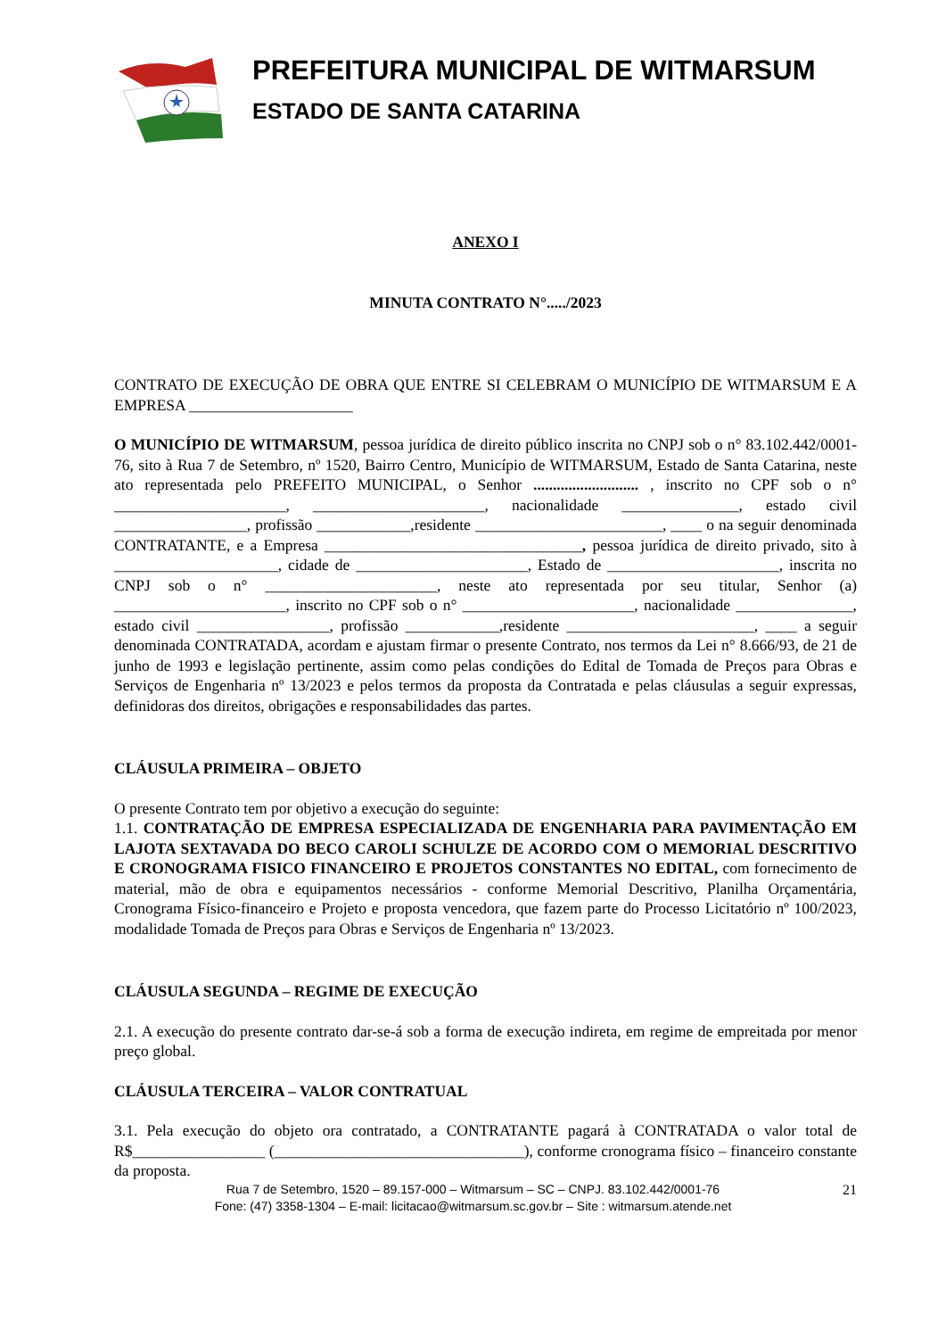PREFEITURA MUNICIPAL DE WITMARSUM
ESTADO DE SANTA CATARINA
ANEXO I
MINUTA CONTRATO N°...../2023
CONTRATO DE EXECUÇÃO DE OBRA QUE ENTRE SI CELEBRAM O MUNICÍPIO DE WITMARSUM E A EMPRESA _____________________
O MUNICÍPIO DE WITMARSUM, pessoa jurídica de direito público inscrita no CNPJ sob o n° 83.102.442/0001-76, sito à Rua 7 de Setembro, nº 1520, Bairro Centro, Município de WITMARSUM, Estado de Santa Catarina, neste ato representada pelo PREFEITO MUNICIPAL, o Senhor ........................... , inscrito no CPF sob o n° ______________________, ______________________, nacionalidade _______________, estado civil _________________, profissão ____________,residente ________________________, ____ o na seguir denominada CONTRATANTE, e a Empresa _________________________________, pessoa jurídica de direito privado, sito à _____________________, cidade de ______________________, Estado de ______________________, inscrita no CNPJ sob o n° ______________________, neste ato representada por seu titular, Senhor (a) ______________________, inscrito no CPF sob o n° ______________________, nacionalidade _______________, estado civil _________________, profissão ____________,residente ________________________, ____ a seguir denominada CONTRATADA, acordam e ajustam firmar o presente Contrato, nos termos da Lei n° 8.666/93, de 21 de junho de 1993 e legislação pertinente, assim como pelas condições do Edital de Tomada de Preços para Obras e Serviços de Engenharia nº 13/2023 e pelos termos da proposta da Contratada e pelas cláusulas a seguir expressas, definidoras dos direitos, obrigações e responsabilidades das partes.
CLÁUSULA PRIMEIRA – OBJETO
O presente Contrato tem por objetivo a execução do seguinte:
1.1. CONTRATAÇÃO DE EMPRESA ESPECIALIZADA DE ENGENHARIA PARA PAVIMENTAÇÃO EM LAJOTA SEXTAVADA DO BECO CAROLI SCHULZE DE ACORDO COM O MEMORIAL DESCRITIVO E CRONOGRAMA FISICO FINANCEIRO E PROJETOS CONSTANTES NO EDITAL, com fornecimento de material, mão de obra e equipamentos necessários - conforme Memorial Descritivo, Planilha Orçamentária, Cronograma Físico-financeiro e Projeto e proposta vencedora, que fazem parte do Processo Licitatório nº 100/2023, modalidade Tomada de Preços para Obras e Serviços de Engenharia nº 13/2023.
CLÁUSULA SEGUNDA – REGIME DE EXECUÇÃO
2.1. A execução do presente contrato dar-se-á sob a forma de execução indireta, em regime de empreitada por menor preço global.
CLÁUSULA TERCEIRA – VALOR CONTRATUAL
3.1. Pela execução do objeto ora contratado, a CONTRATANTE pagará à CONTRATADA o valor total de R$_________________ (________________________________), conforme cronograma físico – financeiro constante da proposta.
Rua 7 de Setembro, 1520 – 89.157-000 – Witmarsum – SC – CNPJ. 83.102.442/0001-76 21
Fone: (47) 3358-1304 – E-mail: licitacao@witmarsum.sc.gov.br – Site : witmarsum.atende.net